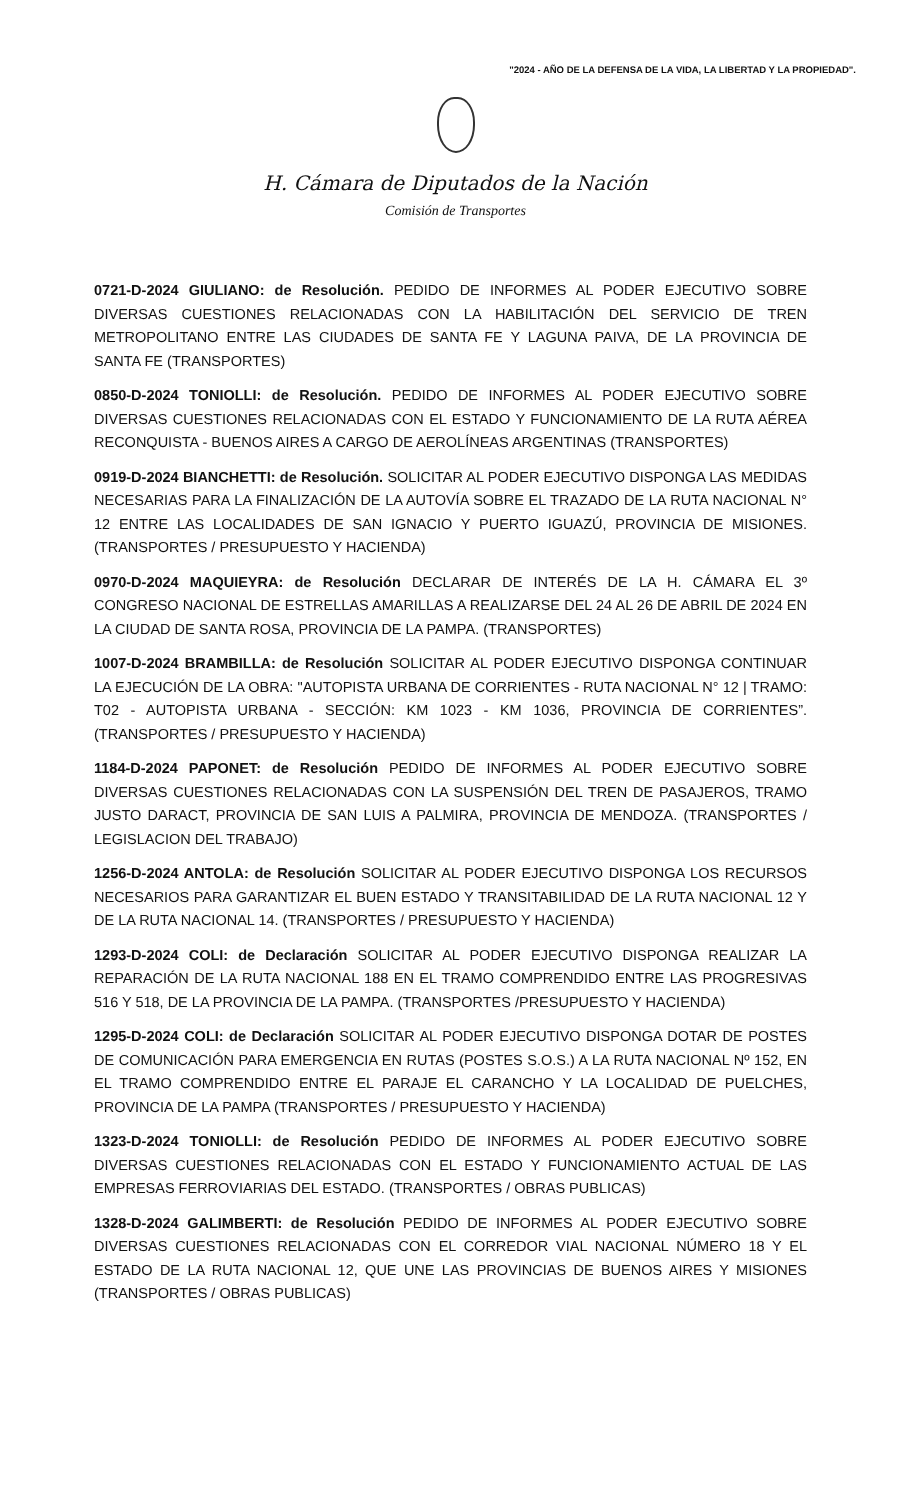"2024 - AÑO DE LA DEFENSA DE LA VIDA, LA LIBERTAD Y LA PROPIEDAD".
H. Cámara de Diputados de la Nación
Comisión de Transportes
0721-D-2024 GIULIANO: de Resolución. PEDIDO DE INFORMES AL PODER EJECUTIVO SOBRE DIVERSAS CUESTIONES RELACIONADAS CON LA HABILITACIÓN DEL SERVICIO DE TREN METROPOLITANO ENTRE LAS CIUDADES DE SANTA FE Y LAGUNA PAIVA, DE LA PROVINCIA DE SANTA FE (TRANSPORTES)
0850-D-2024 TONIOLLI: de Resolución. PEDIDO DE INFORMES AL PODER EJECUTIVO SOBRE DIVERSAS CUESTIONES RELACIONADAS CON EL ESTADO Y FUNCIONAMIENTO DE LA RUTA AÉREA RECONQUISTA - BUENOS AIRES A CARGO DE AEROLÍNEAS ARGENTINAS (TRANSPORTES)
0919-D-2024 BIANCHETTI: de Resolución. SOLICITAR AL PODER EJECUTIVO DISPONGA LAS MEDIDAS NECESARIAS PARA LA FINALIZACIÓN DE LA AUTOVÍA SOBRE EL TRAZADO DE LA RUTA NACIONAL N° 12 ENTRE LAS LOCALIDADES DE SAN IGNACIO Y PUERTO IGUAZÚ, PROVINCIA DE MISIONES. (TRANSPORTES / PRESUPUESTO Y HACIENDA)
0970-D-2024 MAQUIEYRA: de Resolución DECLARAR DE INTERÉS DE LA H. CÁMARA EL 3º CONGRESO NACIONAL DE ESTRELLAS AMARILLAS A REALIZARSE DEL 24 AL 26 DE ABRIL DE 2024 EN LA CIUDAD DE SANTA ROSA, PROVINCIA DE LA PAMPA. (TRANSPORTES)
1007-D-2024 BRAMBILLA: de Resolución SOLICITAR AL PODER EJECUTIVO DISPONGA CONTINUAR LA EJECUCIÓN DE LA OBRA: "AUTOPISTA URBANA DE CORRIENTES - RUTA NACIONAL N° 12 | TRAMO: T02 - AUTOPISTA URBANA - SECCIÓN: KM 1023 - KM 1036, PROVINCIA DE CORRIENTES”. (TRANSPORTES / PRESUPUESTO Y HACIENDA)
1184-D-2024 PAPONET: de Resolución PEDIDO DE INFORMES AL PODER EJECUTIVO SOBRE DIVERSAS CUESTIONES RELACIONADAS CON LA SUSPENSIÓN DEL TREN DE PASAJEROS, TRAMO JUSTO DARACT, PROVINCIA DE SAN LUIS A PALMIRA, PROVINCIA DE MENDOZA. (TRANSPORTES / LEGISLACION DEL TRABAJO)
1256-D-2024 ANTOLA: de Resolución SOLICITAR AL PODER EJECUTIVO DISPONGA LOS RECURSOS NECESARIOS PARA GARANTIZAR EL BUEN ESTADO Y TRANSITABILIDAD DE LA RUTA NACIONAL 12 Y DE LA RUTA NACIONAL 14. (TRANSPORTES / PRESUPUESTO Y HACIENDA)
1293-D-2024 COLI: de Declaración SOLICITAR AL PODER EJECUTIVO DISPONGA REALIZAR LA REPARACIÓN DE LA RUTA NACIONAL 188 EN EL TRAMO COMPRENDIDO ENTRE LAS PROGRESIVAS 516 Y 518, DE LA PROVINCIA DE LA PAMPA. (TRANSPORTES /PRESUPUESTO Y HACIENDA)
1295-D-2024 COLI: de Declaración SOLICITAR AL PODER EJECUTIVO DISPONGA DOTAR DE POSTES DE COMUNICACIÓN PARA EMERGENCIA EN RUTAS (POSTES S.O.S.) A LA RUTA NACIONAL Nº 152, EN EL TRAMO COMPRENDIDO ENTRE EL PARAJE EL CARANCHO Y LA LOCALIDAD DE PUELCHES, PROVINCIA DE LA PAMPA (TRANSPORTES / PRESUPUESTO Y HACIENDA)
1323-D-2024 TONIOLLI: de Resolución PEDIDO DE INFORMES AL PODER EJECUTIVO SOBRE DIVERSAS CUESTIONES RELACIONADAS CON EL ESTADO Y FUNCIONAMIENTO ACTUAL DE LAS EMPRESAS FERROVIARIAS DEL ESTADO. (TRANSPORTES / OBRAS PUBLICAS)
1328-D-2024 GALIMBERTI: de Resolución PEDIDO DE INFORMES AL PODER EJECUTIVO SOBRE DIVERSAS CUESTIONES RELACIONADAS CON EL CORREDOR VIAL NACIONAL NÚMERO 18 Y EL ESTADO DE LA RUTA NACIONAL 12, QUE UNE LAS PROVINCIAS DE BUENOS AIRES Y MISIONES (TRANSPORTES / OBRAS PUBLICAS)